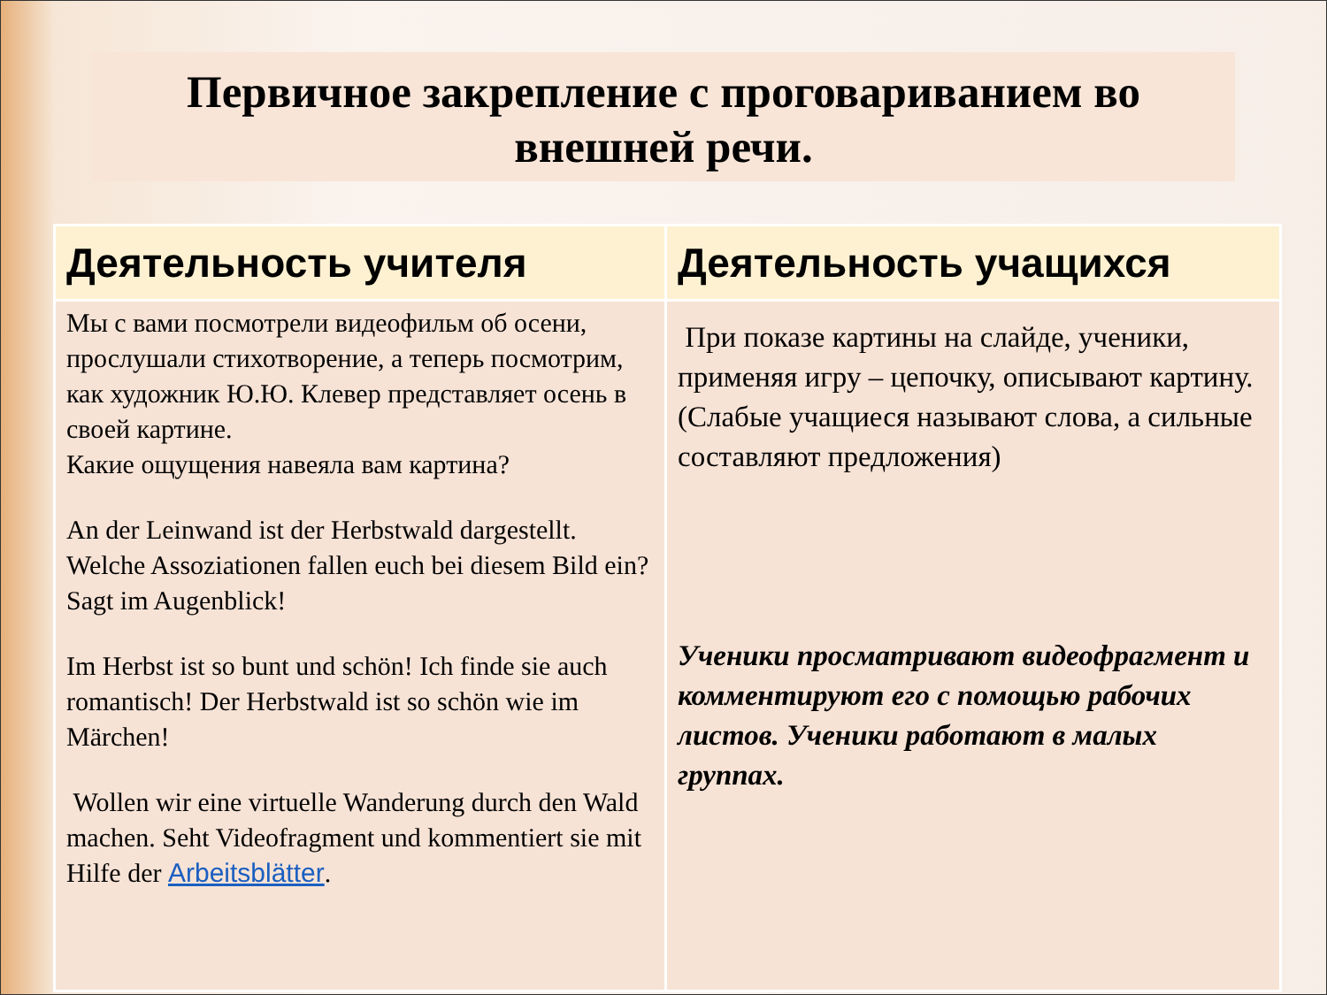Первичное закрепление с проговариванием во внешней речи.
| Деятельность учителя | Деятельность учащихся |
| --- | --- |
| Мы с вами посмотрели видеофильм об осени, прослушали стихотворение, а теперь посмотрим, как художник Ю.Ю. Клевер представляет осень в своей картине. Какие ощущения навеяла вам картина? An der Leinwand ist der Herbstwald dargestellt. Welche Assoziationen fallen euch bei diesem Bild ein? Sagt im Augenblick! Im Herbst ist so bunt und schön! Ich finde sie auch romantisch! Der Herbstwald ist so schön wie im Märchen! Wollen wir eine virtuelle Wanderung durch den Wald machen. Seht Videofragment und kommentiert sie mit Hilfe der Arbeitsblätter . | При показе картины на слайде, ученики, применяя игру – цепочку, описывают картину. (Слабые учащиеся называют слова, а сильные составляют предложения) Ученики просматривают видеофрагмент и комментируют его с помощью рабочих листов. Ученики работают в малых группах. |